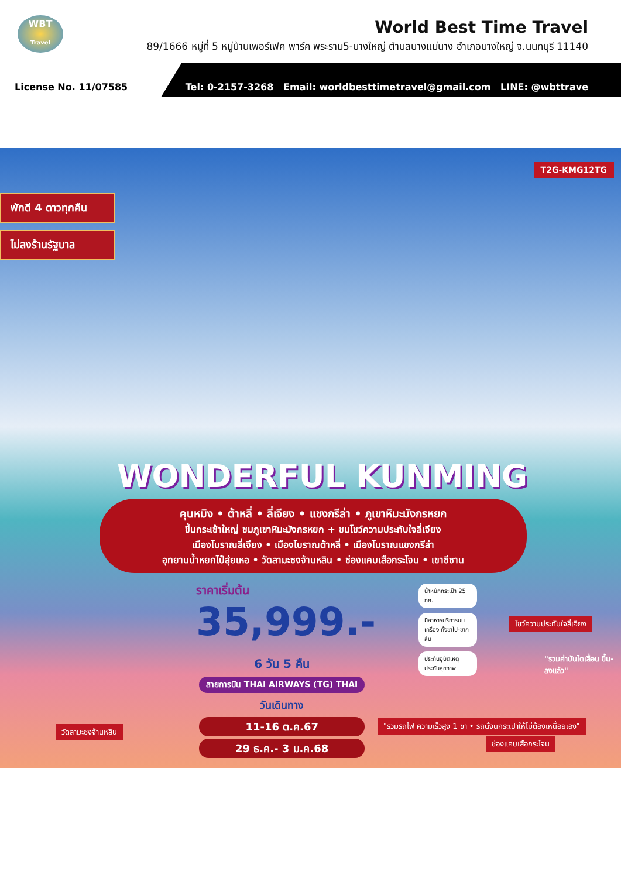WBT
Travel
World Best Time Travel
89/1666 หมู่ที่ 5 หมู่บ้านเพอร์เฟค พาร์ค พระราม5-บางใหญ่ ตำบลบางแม่นาง อำเภอบางใหญ่ จ.นนทบุรี 11140
License No. 11/07585
Tel: 0-2157-3268 Email: worldbesttimetravel@gmail.com LINE: @wbttrave
T2G-KMG12TG
พักดี 4 ดาวทุกคืน
ไม่ลงร้านรัฐบาล
WONDERFUL KUNMING
คุนหมิง • ต้าหลี่ • ลี่เจียง • แชงกรีล่า • ภูเขาหิมะมังกรหยก
ขึ้นกระเช้าใหญ่ ชมภูเขาหิมะมังกรหยก + ชมโชว์ความประทับใจลี่เจียง
เมืองโบราณลี่เจียง • เมืองโบราณต้าหลี่ • เมืองโบราณแชงกรีล่า
อุทยานน้ำหยกไป๋สุ่ยเหอ • วัดลามะซงจ้านหลิน • ช่องแคบเสือกระโจน • เขาซีซาน
ราคาเริ่มต้น
35,999.-
น้ำหนักกระเป๋า 25 กก.
มีอาหารบริการบนเครื่อง ทั้งขาไป-ขากลับ
ประกันอุบัติเหตุ ประกันสุขภาพ
6 วัน 5 คืน
สายการบิน THAI AIRWAYS (TG) THAI
วันเดินทาง
11-16 ต.ค.67
29 ธ.ค.- 3 ม.ค.68
วัดลามะซงจ้านหลิน
โชว์ความประทับใจลี่เจียง
"รวมค่าบันไดเลื่อน ขึ้น-ลงแล้ว"
"รวมรถไฟ ความเร็วสูง 1 ขา • รถนั่งนกระเป๋าให้ไม่ต้องเหนื่อยเอง"
ช่องแคบเสือกระโจน